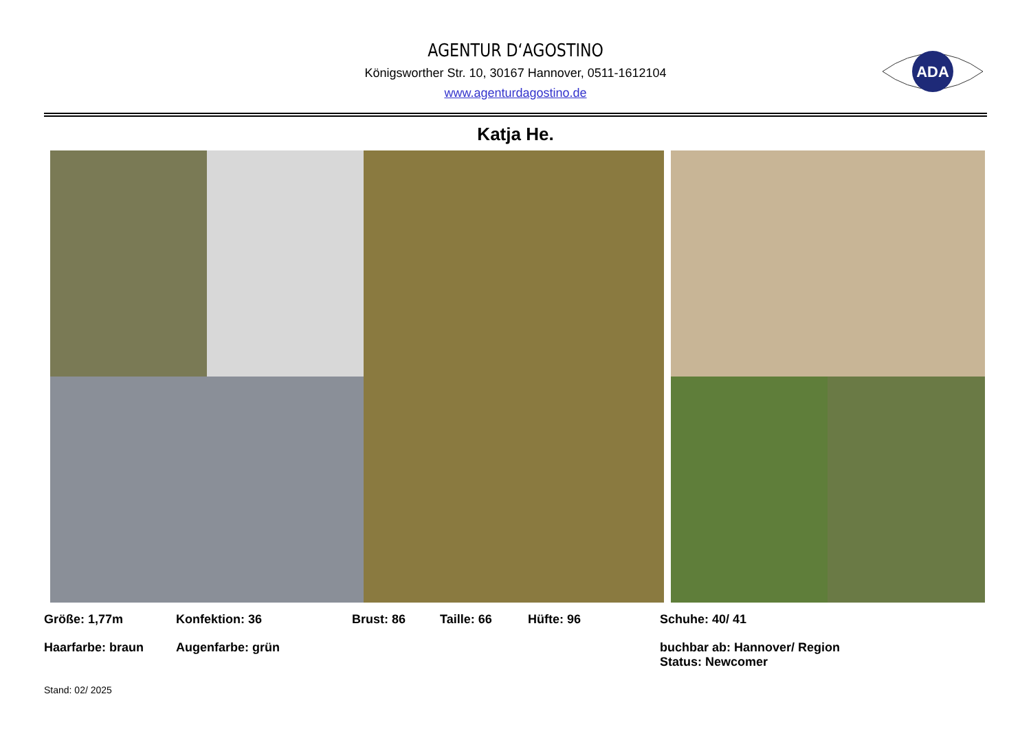AGENTUR D‘AGOSTINO
Königsworther Str. 10, 30167 Hannover, 0511-1612104
www.agenturdagostino.de
ADA
Katja He.
Größe: 1,77m
Konfektion: 36
Brust: 86
Taille: 66
Hüfte: 96
Schuhe: 40/ 41
Haarfarbe: braun
Augenfarbe: grün
buchbar ab: Hannover/ Region
Status: Newcomer
Stand: 02/ 2025